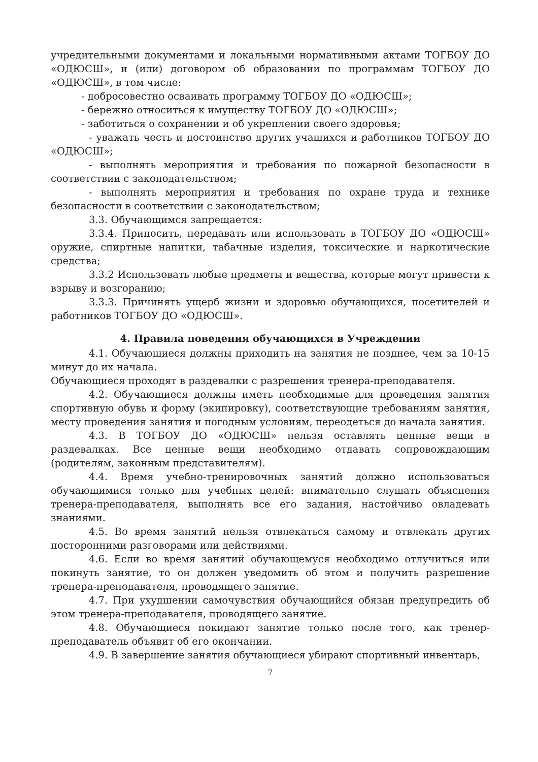учредительными документами и локальными нормативными актами ТОГБОУ ДО «ОДЮСШ», и (или) договором об образовании по программам ТОГБОУ ДО «ОДЮСШ», в том числе:
- добросовестно осваивать программу ТОГБОУ ДО «ОДЮСШ»;
- бережно относиться к имуществу ТОГБОУ ДО «ОДЮСШ»;
- заботиться о сохранении и об укреплении своего здоровья;
- уважать честь и достоинство других учащихся и работников ТОГБОУ ДО «ОДЮСШ»;
- выполнять мероприятия и требования по пожарной безопасности в соответствии с законодательством;
- выполнять мероприятия и требования по охране труда и технике безопасности в соответствии с законодательством;
3.3. Обучающимся запрещается:
3.3.4. Приносить, передавать или использовать в ТОГБОУ ДО «ОДЮСШ» оружие, спиртные напитки, табачные изделия, токсические и наркотические средства;
3.3.2 Использовать любые предметы и вещества, которые могут привести к взрыву и возгоранию;
3.3.3. Причинять ущерб жизни и здоровью обучающихся, посетителей и работников ТОГБОУ ДО «ОДЮСШ».
4. Правила поведения обучающихся в Учреждении
4.1. Обучающиеся должны приходить на занятия не позднее, чем за 10-15 минут до их начала.
Обучающиеся проходят в раздевалки с разрешения тренера-преподавателя.
4.2. Обучающиеся должны иметь необходимые для проведения занятия спортивную обувь и форму (экипировку), соответствующие требованиям занятия, месту проведения занятия и погодным условиям, переодеться до начала занятия.
4.3. В ТОГБОУ ДО «ОДЮСШ» нельзя оставлять ценные вещи в раздевалках. Все ценные вещи необходимо отдавать сопровождающим (родителям, законным представителям).
4.4. Время учебно-тренировочных занятий должно использоваться обучающимися только для учебных целей: внимательно слушать объяснения тренера-преподавателя, выполнять все его задания, настойчиво овладевать знаниями.
4.5. Во время занятий нельзя отвлекаться самому и отвлекать других посторонними разговорами или действиями.
4.6. Если во время занятий обучающемуся необходимо отлучиться или покинуть занятие, то он должен уведомить об этом и получить разрешение тренера-преподавателя, проводящего занятие.
4.7. При ухудшении самочувствия обучающийся обязан предупредить об этом тренера-преподавателя, проводящего занятие.
4.8. Обучающиеся покидают занятие только после того, как тренер-преподаватель объявит об его окончании.
4.9. В завершение занятия обучающиеся убирают спортивный инвентарь,
7